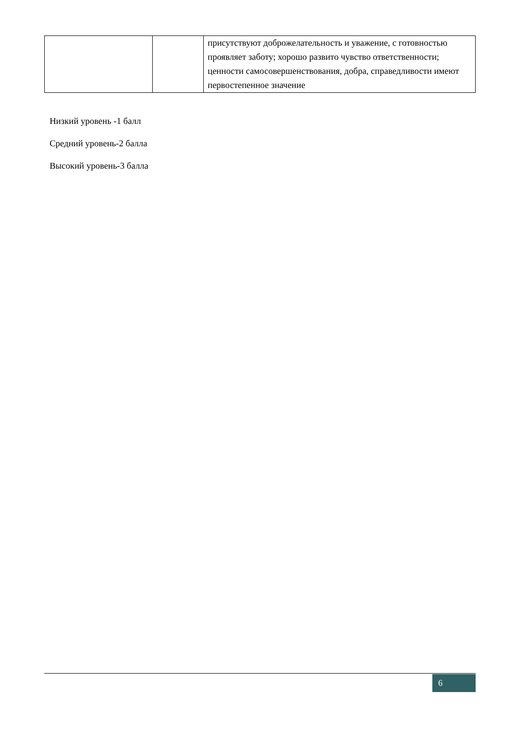| | | присутствуют доброжелательность и уважение, с готовностью проявляет заботу; хорошо развито чувство ответственности; ценности самосовершенствования, добра, справедливости имеют первостепенное значение |
Низкий уровень -1 балл
Средний уровень-2 балла
Высокий уровень-3 балла
6